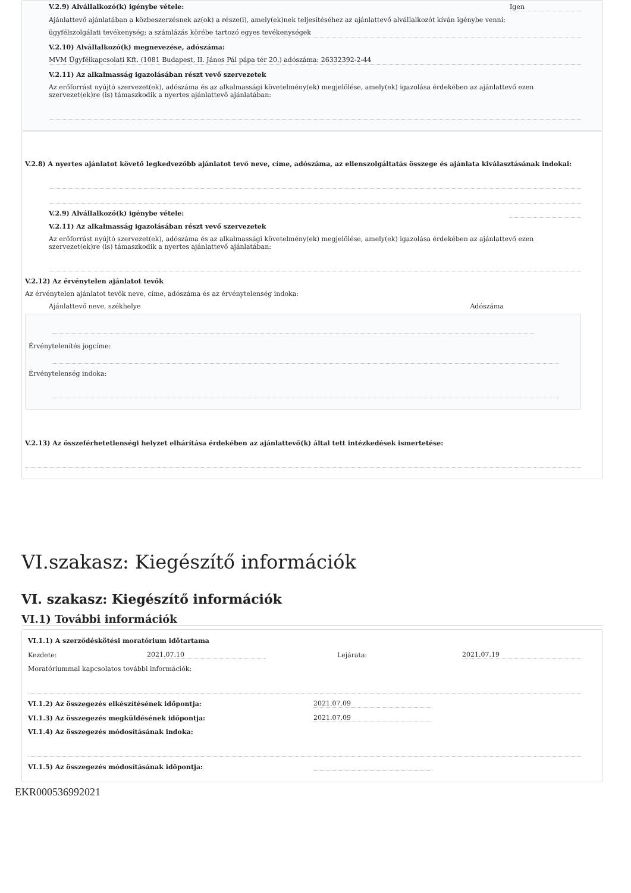V.2.9) Alvállalkozó(k) igénybe vétele: Igen
Ajánlattevő ajánlatában a közbeszerzésnek az(ok) a része(i), amely(ek)nek teljesítéséhez az ajánlattevő alvállalkozót kíván igénybe venni:
ügyfélszolgálati tevékenység; a számlázás körébe tartozó egyes tevékenységek
V.2.10) Alvállalkozó(k) megnevezése, adószáma:
MVM Ügyfélkapcsolati Kft. (1081 Budapest, II. János Pál pápa tér 20.) adószáma: 26332392-2-44
V.2.11) Az alkalmasság igazolásában részt vevő szervezetek
Az erőforrást nyújtó szervezet(ek), adószáma és az alkalmassági követelmény(ek) megjelölése, amely(ek) igazolása érdekében az ajánlattevő ezen szervezet(ek)re (is) támaszkodik a nyertes ajánlattevő ajánlatában:
V.2.8) A nyertes ajánlatot követő legkedvezőbb ajánlatot tevő neve, címe, adószáma, az ellenszolgáltatás összege és ajánlata kiválasztásának indokai:
V.2.9) Alvállalkozó(k) igénybe vétele:
V.2.11) Az alkalmasság igazolásában részt vevő szervezetek
Az erőforrást nyújtó szervezet(ek), adószáma és az alkalmassági követelmény(ek) megjelölése, amely(ek) igazolása érdekében az ajánlattevő ezen szervezet(ek)re (is) támaszkodik a nyertes ajánlattevő ajánlatában:
V.2.12) Az érvénytelen ajánlatot tevők
Az érvénytelen ajánlatot tevők neve, címe, adószáma és az érvénytelenség indoka:
Ajánlattevő neve, székhelye Adószáma
Érvénytelenítés jogcíme:
Érvénytelenség indoka:
V.2.13) Az összeférhetetlenségi helyzet elhárítása érdekében az ajánlattevő(k) által tett intézkedések ismertetése:
VI.szakasz: Kiegészítő információk
VI. szakasz: Kiegészítő információk
VI.1) További információk
VI.1.1) A szerződéskötési moratórium időtartama
Kezdete: 2021.07.10 Lejárata: 2021.07.19
Moratóriummal kapcsolatos további információk:
VI.1.2) Az összegezés elkészítésének időpontja: 2021.07.09
VI.1.3) Az összegezés megküldésének időpontja: 2021.07.09
VI.1.4) Az összegezés módosításának indoka:
VI.1.5) Az összegezés módosításának időpontja:
EKR000536992021